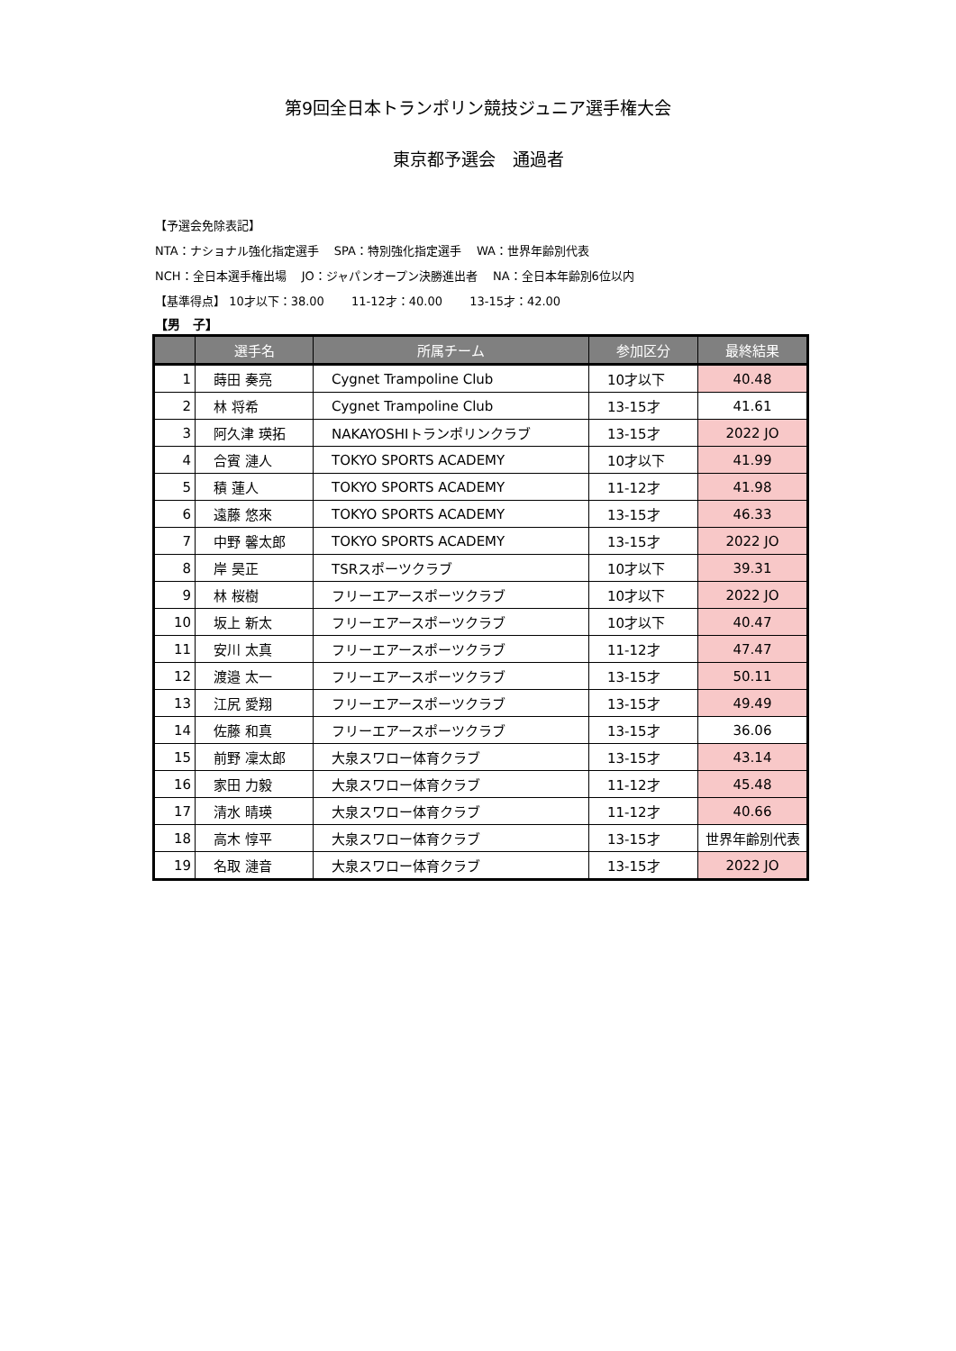第9回全日本トランポリン競技ジュニア選手権大会
東京都予選会　通過者
【予選会免除表記】
NTA：ナショナル強化指定選手　 SPA：特別強化指定選手　 WA：世界年齢別代表
NCH：全日本選手権出場　 JO：ジャパンオープン決勝進出者　 NA：全日本年齢別6位以内
【基準得点】 10才以下：38.00　　 11-12才：40.00　　 13-15才：42.00
【男　子】
| | 選手名 | 所属チーム | 参加区分 | 最終結果 |
| --- | --- | --- | --- | --- |
| 1 | 蒔田 奏亮 | Cygnet Trampoline Club | 10才以下 | 40.48 |
| 2 | 林 将希 | Cygnet Trampoline Club | 13-15才 | 41.61 |
| 3 | 阿久津 瑛拓 | NAKAYOSHIトランポリンクラブ | 13-15才 | 2022 JO |
| 4 | 合賓 漣人 | TOKYO SPORTS ACADEMY | 10才以下 | 41.99 |
| 5 | 積 蓮人 | TOKYO SPORTS ACADEMY | 11-12才 | 41.98 |
| 6 | 遠藤 悠來 | TOKYO SPORTS ACADEMY | 13-15才 | 46.33 |
| 7 | 中野 馨太郎 | TOKYO SPORTS ACADEMY | 13-15才 | 2022 JO |
| 8 | 岸 昊正 | TSRスポーツクラブ | 10才以下 | 39.31 |
| 9 | 林 桜樹 | フリーエアースポーツクラブ | 10才以下 | 2022 JO |
| 10 | 坂上 新太 | フリーエアースポーツクラブ | 10才以下 | 40.47 |
| 11 | 安川 太真 | フリーエアースポーツクラブ | 11-12才 | 47.47 |
| 12 | 渡邉 太一 | フリーエアースポーツクラブ | 13-15才 | 50.11 |
| 13 | 江尻 愛翔 | フリーエアースポーツクラブ | 13-15才 | 49.49 |
| 14 | 佐藤 和真 | フリーエアースポーツクラブ | 13-15才 | 36.06 |
| 15 | 前野 凜太郎 | 大泉スワロー体育クラブ | 13-15才 | 43.14 |
| 16 | 家田 力毅 | 大泉スワロー体育クラブ | 11-12才 | 45.48 |
| 17 | 清水 晴瑛 | 大泉スワロー体育クラブ | 11-12才 | 40.66 |
| 18 | 高木 惇平 | 大泉スワロー体育クラブ | 13-15才 | 世界年齢別代表 |
| 19 | 名取 漣音 | 大泉スワロー体育クラブ | 13-15才 | 2022 JO |